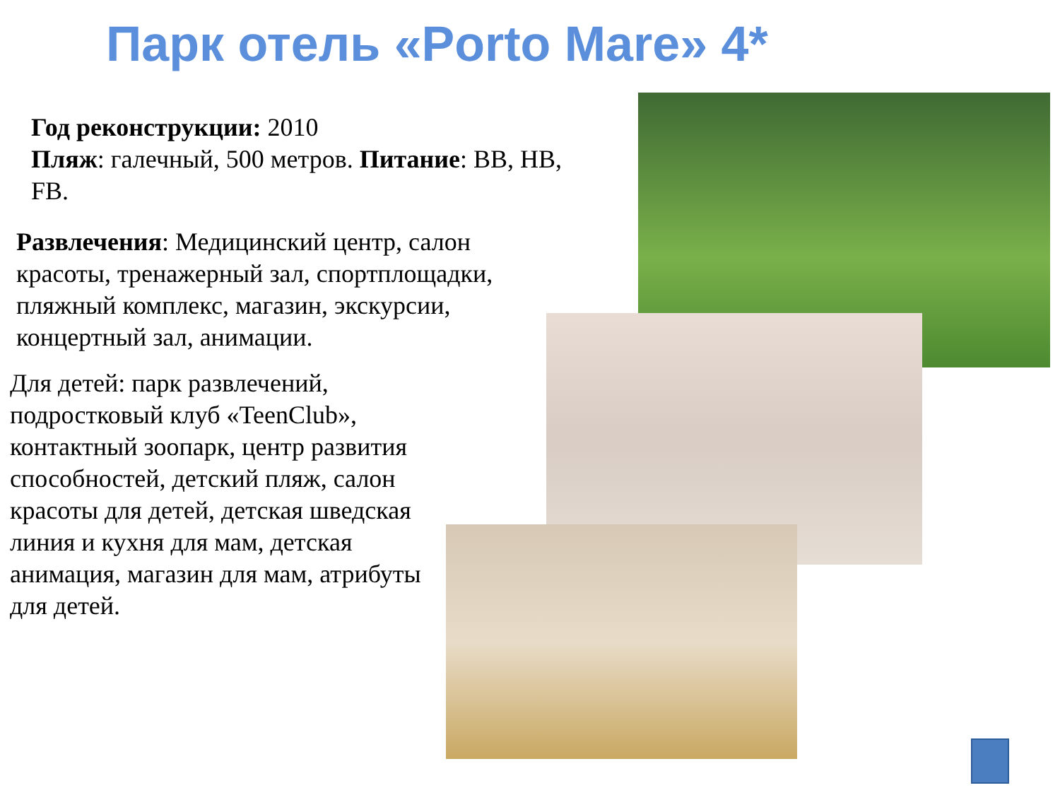Парк отель «Porto Mare» 4*
Год реконструкции: 2010
Пляж: галечный, 500 метров. Питание: BB, HB, FB.
Развлечения: Медицинский центр, салон красоты, тренажерный зал, спортплощадки, пляжный комплекс, магазин, экскурсии, концертный зал, анимации.
Для детей: парк развлечений, подростковый клуб «TeenClub», контактный зоопарк, центр развития способностей, детский пляж, салон красоты для детей, детская шведская линия и кухня для мам, детская анимация, магазин для мам, атрибуты для детей.